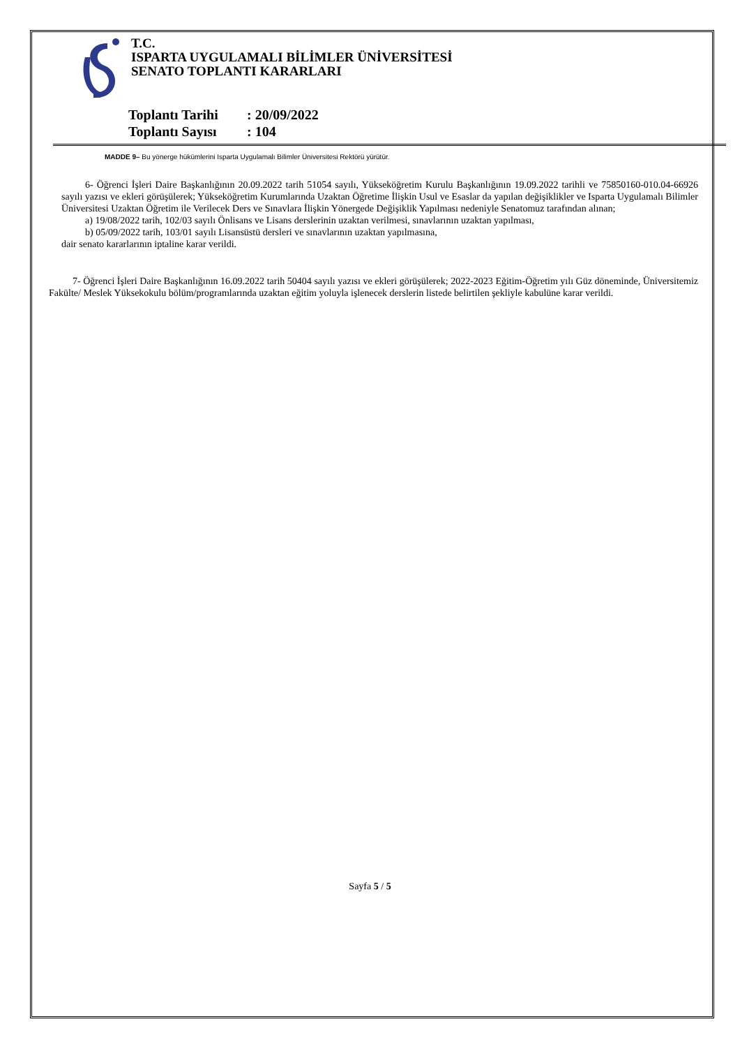T.C.
ISPARTA UYGULAMALI BİLİMLER ÜNİVERSİTESİ
SENATO TOPLANTI KARARLARI
Toplantı Tarihi: 20/09/2022
Toplantı Sayısı: 104
MADDE 9– Bu yönerge hükümlerini Isparta Uygulamalı Bilimler Üniversitesi Rektörü yürütür.
6- Öğrenci İşleri Daire Başkanlığının 20.09.2022 tarih 51054 sayılı, Yükseköğretim Kurulu Başkanlığının 19.09.2022 tarihli ve 75850160-010.04-66926 sayılı yazısı ve ekleri görüşülerek; Yükseköğretim Kurumlarında Uzaktan Öğretime İlişkin Usul ve Esaslar da yapılan değişiklikler ve Isparta Uygulamalı Bilimler Üniversitesi Uzaktan Öğretim ile Verilecek Ders ve Sınavlara İlişkin Yönergede Değişiklik Yapılması nedeniyle Senatomuz tarafından alınan;
a) 19/08/2022 tarih, 102/03 sayılı Önlisans ve Lisans derslerinin uzaktan verilmesi, sınavlarının uzaktan yapılması,
b) 05/09/2022 tarih, 103/01 sayılı Lisansüstü dersleri ve sınavlarının uzaktan yapılmasına,
dair senato kararlarının iptaline karar verildi.
7- Öğrenci İşleri Daire Başkanlığının 16.09.2022 tarih 50404 sayılı yazısı ve ekleri görüşülerek; 2022-2023 Eğitim-Öğretim yılı Güz döneminde, Üniversitemiz Fakülte/ Meslek Yüksekokulu bölüm/programlarında uzaktan eğitim yoluyla işlenecek derslerin listede belirtilen şekliyle kabulüne karar verildi.
Sayfa 5 / 5